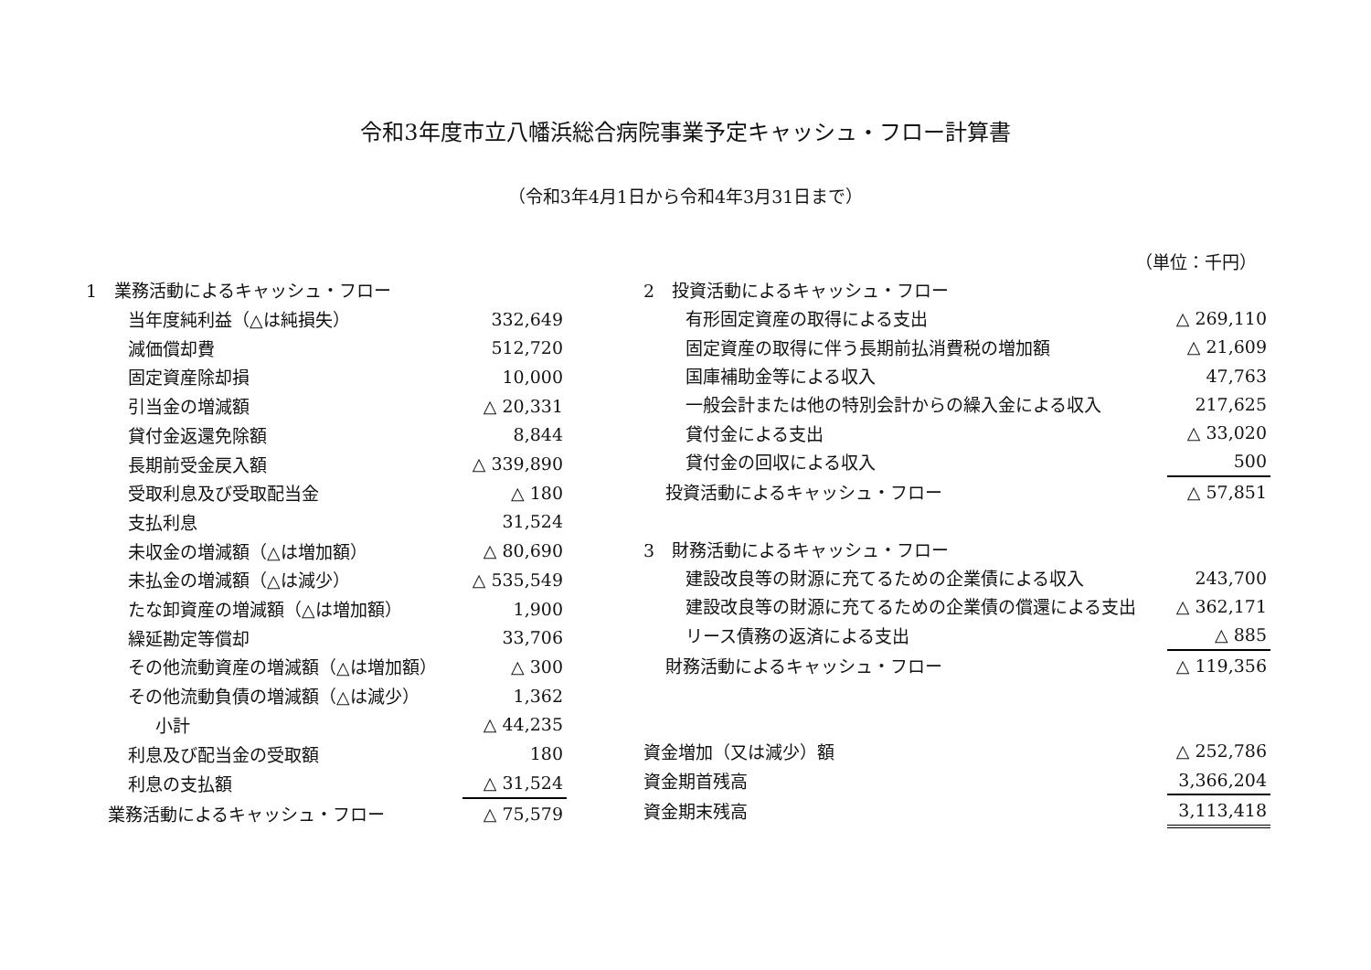令和3年度市立八幡浜総合病院事業予定キャッシュ・フロー計算書
（令和3年4月1日から令和4年3月31日まで）
（単位：千円）
| 1 業務活動によるキャッシュ・フロー | |
| 当年度純利益（△は純損失） | 332,649 |
| 減価償却費 | 512,720 |
| 固定資産除却損 | 10,000 |
| 引当金の増減額 | △ 20,331 |
| 貸付金返還免除額 | 8,844 |
| 長期前受金戻入額 | △ 339,890 |
| 受取利息及び受取配当金 | △ 180 |
| 支払利息 | 31,524 |
| 未収金の増減額（△は増加額） | △ 80,690 |
| 未払金の増減額（△は減少） | △ 535,549 |
| たな卸資産の増減額（△は増加額） | 1,900 |
| 繰延勘定等償却 | 33,706 |
| その他流動資産の増減額（△は増加額） | △ 300 |
| その他流動負債の増減額（△は減少） | 1,362 |
| 小計 | △ 44,235 |
| 利息及び配当金の受取額 | 180 |
| 利息の支払額 | △ 31,524 |
| 業務活動によるキャッシュ・フロー | △ 75,579 |
| 2 投資活動によるキャッシュ・フロー | |
| 有形固定資産の取得による支出 | △ 269,110 |
| 固定資産の取得に伴う長期前払消費税の増加額 | △ 21,609 |
| 国庫補助金等による収入 | 47,763 |
| 一般会計または他の特別会計からの繰入金による収入 | 217,625 |
| 貸付金による支出 | △ 33,020 |
| 貸付金の回収による収入 | 500 |
| 投資活動によるキャッシュ・フロー | △ 57,851 |
| 3 財務活動によるキャッシュ・フロー | |
| 建設改良等の財源に充てるための企業債による収入 | 243,700 |
| 建設改良等の財源に充てるための企業債の償還による支出 | △ 362,171 |
| リース債務の返済による支出 | △ 885 |
| 財務活動によるキャッシュ・フロー | △ 119,356 |
| 資金増加（又は減少）額 | △ 252,786 |
| 資金期首残高 | 3,366,204 |
| 資金期末残高 | 3,113,418 |